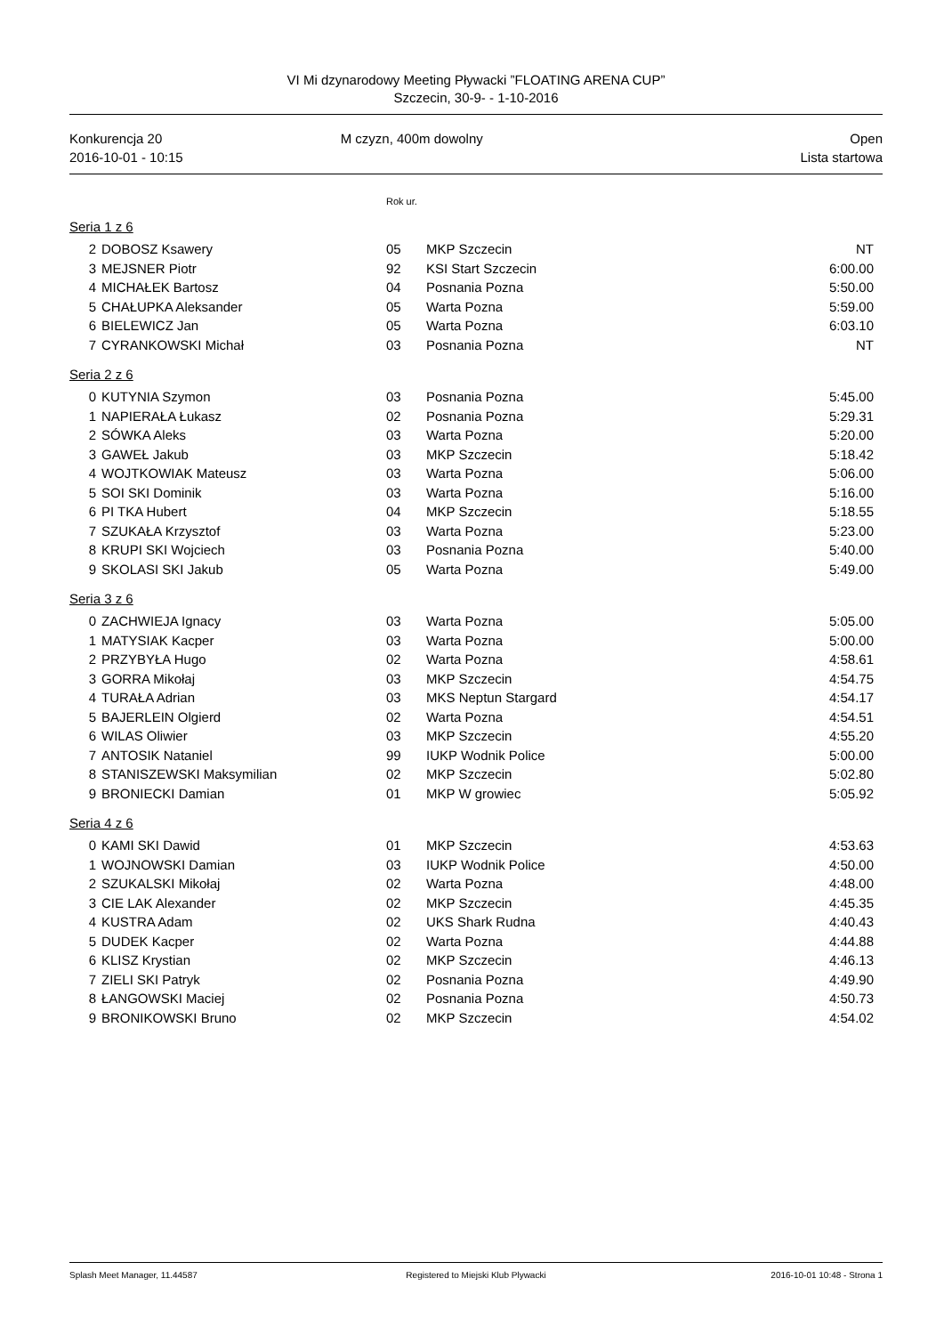VI Mi dzynarodowy Meeting Pływacki ”FLOATING ARENA CUP”
Szczecin, 30-9- - 1-10-2016
Konkurencja 20
2016-10-01 - 10:15
M czyzn, 400m dowolny Open
Lista startowa
Rok ur.
Seria 1 z 6
| 2 | DOBOSZ Ksawery | 05 | MKP Szczecin | NT |
| 3 | MEJSNER Piotr | 92 | KSI Start Szczecin | 6:00.00 |
| 4 | MICHAŁEK Bartosz | 04 | Posnania Pozna | 5:50.00 |
| 5 | CHAŁUPKA Aleksander | 05 | Warta Pozna | 5:59.00 |
| 6 | BIELEWICZ Jan | 05 | Warta Pozna | 6:03.10 |
| 7 | CYRANKOWSKI Michał | 03 | Posnania Pozna | NT |
Seria 2 z 6
| 0 | KUTYNIA Szymon | 03 | Posnania Pozna | 5:45.00 |
| 1 | NAPIERAŁA Łukasz | 02 | Posnania Pozna | 5:29.31 |
| 2 | SÓWKA Aleks | 03 | Warta Pozna | 5:20.00 |
| 3 | GAWEŁ Jakub | 03 | MKP Szczecin | 5:18.42 |
| 4 | WOJTKOWIAK Mateusz | 03 | Warta Pozna | 5:06.00 |
| 5 | SOI SKI Dominik | 03 | Warta Pozna | 5:16.00 |
| 6 | PI TKA Hubert | 04 | MKP Szczecin | 5:18.55 |
| 7 | SZUKAŁA Krzysztof | 03 | Warta Pozna | 5:23.00 |
| 8 | KRUPI SKI Wojciech | 03 | Posnania Pozna | 5:40.00 |
| 9 | SKOLASI SKI Jakub | 05 | Warta Pozna | 5:49.00 |
Seria 3 z 6
| 0 | ZACHWIEJA Ignacy | 03 | Warta Pozna | 5:05.00 |
| 1 | MATYSIAK Kacper | 03 | Warta Pozna | 5:00.00 |
| 2 | PRZYBYŁA Hugo | 02 | Warta Pozna | 4:58.61 |
| 3 | GORRA Mikołaj | 03 | MKP Szczecin | 4:54.75 |
| 4 | TURAŁA Adrian | 03 | MKS Neptun Stargard | 4:54.17 |
| 5 | BAJERLEIN Olgierd | 02 | Warta Pozna | 4:54.51 |
| 6 | WILAS Oliwier | 03 | MKP Szczecin | 4:55.20 |
| 7 | ANTOSIK Nataniel | 99 | IUKP Wodnik Police | 5:00.00 |
| 8 | STANISZEWSKI Maksymilian | 02 | MKP Szczecin | 5:02.80 |
| 9 | BRONIECKI Damian | 01 | MKP W growiec | 5:05.92 |
Seria 4 z 6
| 0 | KAMI SKI Dawid | 01 | MKP Szczecin | 4:53.63 |
| 1 | WOJNOWSKI Damian | 03 | IUKP Wodnik Police | 4:50.00 |
| 2 | SZUKALSKI Mikołaj | 02 | Warta Pozna | 4:48.00 |
| 3 | CIE LAK Alexander | 02 | MKP Szczecin | 4:45.35 |
| 4 | KUSTRA Adam | 02 | UKS Shark Rudna | 4:40.43 |
| 5 | DUDEK Kacper | 02 | Warta Pozna | 4:44.88 |
| 6 | KLISZ Krystian | 02 | MKP Szczecin | 4:46.13 |
| 7 | ZIELI SKI Patryk | 02 | Posnania Pozna | 4:49.90 |
| 8 | ŁANGOWSKI Maciej | 02 | Posnania Pozna | 4:50.73 |
| 9 | BRONIKOWSKI Bruno | 02 | MKP Szczecin | 4:54.02 |
Splash Meet Manager, 11.44587 Registered to Miejski Klub Plywacki
2016-10-01 10:48 - Strona 1